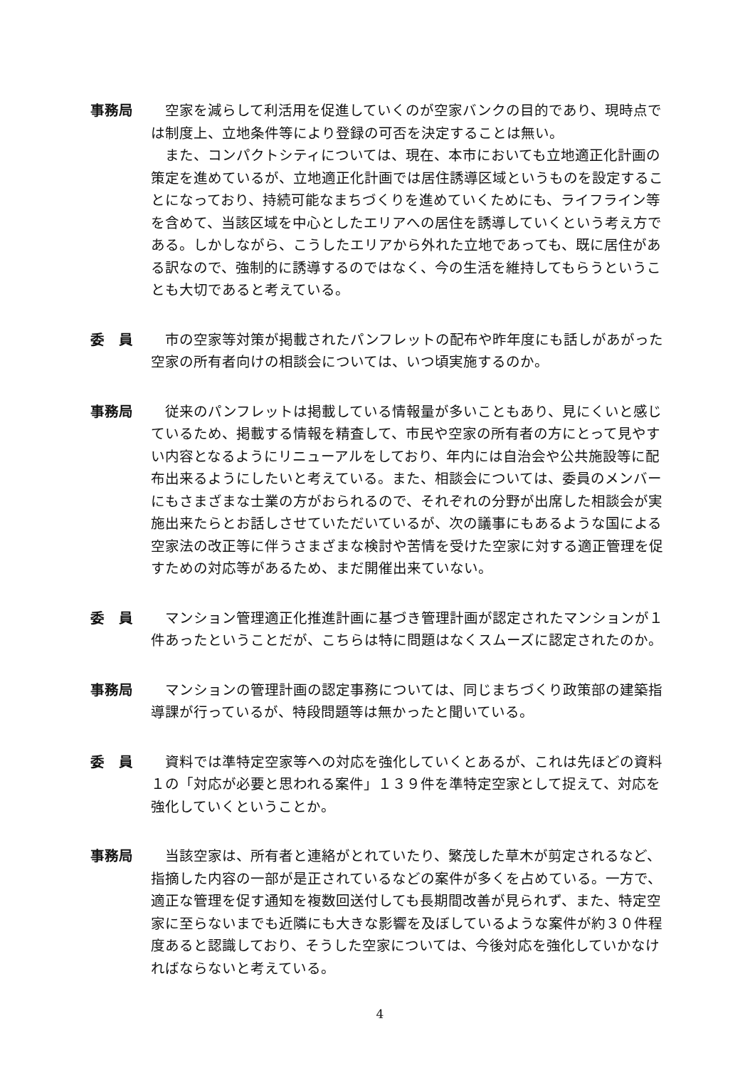事務局 空家を減らして利活用を促進していくのが空家バンクの目的であり、現時点では制度上、立地条件等により登録の可否を決定することは無い。
また、コンパクトシティについては、現在、本市においても立地適正化計画の策定を進めているが、立地適正化計画では居住誘導区域というものを設定することになっており、持続可能なまちづくりを進めていくためにも、ライフライン等を含めて、当該区域を中心としたエリアへの居住を誘導していくという考え方である。しかしながら、こうしたエリアから外れた立地であっても、既に居住がある訳なので、強制的に誘導するのではなく、今の生活を維持してもらうということも大切であると考えている。
委　員 市の空家等対策が掲載されたパンフレットの配布や昨年度にも話しがあがった空家の所有者向けの相談会については、いつ頃実施するのか。
事務局 従来のパンフレットは掲載している情報量が多いこともあり、見にくいと感じているため、掲載する情報を精査して、市民や空家の所有者の方にとって見やすい内容となるようにリニューアルをしており、年内には自治会や公共施設等に配布出来るようにしたいと考えている。また、相談会については、委員のメンバーにもさまざまな士業の方がおられるので、それぞれの分野が出席した相談会が実施出来たらとお話しさせていただいているが、次の議事にもあるような国による空家法の改正等に伴うさまざまな検討や苦情を受けた空家に対する適正管理を促すための対応等があるため、まだ開催出来ていない。
委　員 マンション管理適正化推進計画に基づき管理計画が認定されたマンションが１件あったということだが、こちらは特に問題はなくスムーズに認定されたのか。
事務局 マンションの管理計画の認定事務については、同じまちづくり政策部の建築指導課が行っているが、特段問題等は無かったと聞いている。
委　員 資料では準特定空家等への対応を強化していくとあるが、これは先ほどの資料１の「対応が必要と思われる案件」１３９件を準特定空家として捉えて、対応を強化していくということか。
事務局 当該空家は、所有者と連絡がとれていたり、繁茂した草木が剪定されるなど、指摘した内容の一部が是正されているなどの案件が多くを占めている。一方で、適正な管理を促す通知を複数回送付しても長期間改善が見られず、また、特定空家に至らないまでも近隣にも大きな影響を及ぼしているような案件が約３０件程度あると認識しており、そうした空家については、今後対応を強化していかなければならないと考えている。
4